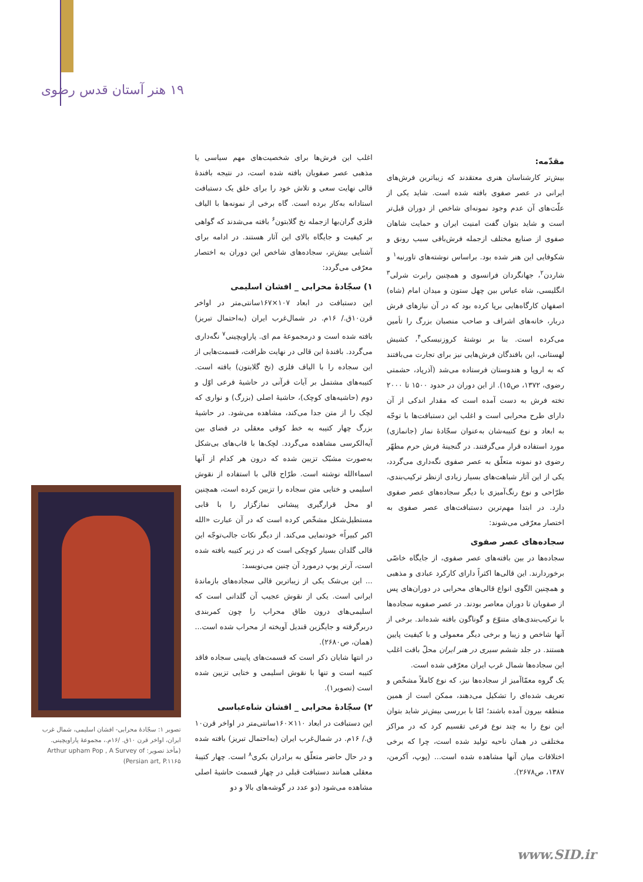۱۹ هنر آستان قدس رضوی
مقدّمه:
بیش‌تر کارشناسان هنری معتقدند که زیباترین فرش‌های ایرانی در عصر صفوی بافته شده است. شاید یکی از علّت‌های آن عدم وجود نمونه‌ای شاخص از دوران قبل‌تر است و شاید بتوان گفت امنیت ایران و حمایت شاهان صفوی از صنایع مختلف ازجمله فرش‌بافی سبب رونق و شکوفایی این هنر شده بود. براساس نوشته‌های تاورنیه<sup>۱</sup> و شاردن<sup>۲</sup>، جهانگردان فرانسوی و همچنین رابرت شرلی<sup>۳</sup> انگلیسی، شاه عباس بین چهل ستون و میدان امام (شاه) اصفهان کارگاه‌هایی برپا کرده بود که در آن نیازهای فرش دربار، خانه‌های اشراف و صاحب منصبان بزرگ را تأمین می‌کرده است. بنا بر نوشتهٔ کروزنیسکی<sup>۴</sup>، کشیش لهستانی، این بافندگان فرش‌هایی نیز برای تجارت می‌بافتند که به اروپا و هندوستان فرستاده می‌شد (آذرپاد، حشمتی رضوی، ۱۳۷۲، ص۱۵). از این دوران در حدود ۱۵۰۰ تا ۲۰۰۰ تخته فرش به دست آمده است که مقدار اندکی از آن دارای طرح محرابی است و اغلب این دستبافت‌ها با توجّه به ابعاد و نوع کتیبه‌شان به‌عنوان سجّادهٔ نماز (جانمازی) مورد استفاده قرار می‌گرفتند. در گنجینهٔ فرش حرم مطهّر رضوی دو نمونه متعلّق به عصر صفوی نگه‌داری می‌گردد، یکی از این آثار شباهت‌های بسیار زیادی ازنظر ترکیب‌بندی، طرّاحی و نوع رنگ‌آمیزی با دیگر سجاده‌های عصر صفوی دارد. در ابتدا مهم‌ترین دستبافت‌های عصر صفوی به اختصار معرّفی می‌شوند:
سجاده‌های عصر صفوی
سجاده‌ها در بین بافته‌های عصر صفوی، از جایگاه خاصّی برخوردارند. این قالی‌ها اکثراً دارای کارکرد عبادی و مذهبی و همچنین الگوی انواع قالی‌های محرابی در دوران‌های پس از صفویان تا دوران معاصر بودند. در عصر صفویه سجاده‌ها با ترکیب‌بندی‌های متنوّع و گوناگون بافته شده‌اند. برخی از آنها شاخص و زیبا و برخی دیگر معمولی و با کیفیت پایین هستند. در جلد ششم سیری در هنر ایران محلّ بافت اغلب این سجاده‌ها شمال غرب ایران معرّفی شده است.
یک گروه معمّاآمیز از سجاده‌ها نیز، که نوع کاملاً مشخّص و تعریف شده‌ای را تشکیل می‌دهند، ممکن است از همین منطقه بیرون آمده باشند؛ امّا با بررسی بیش‌تر شاید بتوان این نوع را به چند نوع فرعی تقسیم کرد که در مراکز مختلفی در همان ناحیه تولید شده است، چرا که برخی اختلافات میان آنها مشاهده شده است... (پوپ، آکرمن، ۱۳۸۷، ص۲۶۷۸).
اغلب این فرش‌ها برای شخصیت‌های مهم سیاسی یا مذهبی عصر صفویان بافته شده است، در نتیجه بافندهٔ قالی نهایت سعی و تلاش خود را برای خلق یک دستبافت استادانه به‌کار برده است. گاه برخی از نمونه‌ها با الیاف فلزی گران‌بها ازجمله نخ گلابتون<sup>۶</sup> بافته می‌شدند که گواهی بر کیفیت و جایگاه بالای این آثار هستند. در ادامه برای آشنایی بیش‌تر، سجاده‌های شاخص این دوران به اختصار معرّفی می‌گردد:
۱) سجّادهٔ محرابی _ افشان اسلیمی
این دستبافت در ابعاد ۱۰۷×۱۶۷سانتی‌متر در اواخر قرن۱۰ق./ ۱۶م. در شمال‌غرب ایران (به‌احتمال تبریز) بافته شده است و درمجموعهٔ مم ای. پاراویچینی<sup>۷</sup> نگه‌داری می‌گردد. بافندهٔ این قالی در نهایت ظرافت، قسمت‌هایی از این سجاده را با الیاف فلزی (نخ گلابتون) بافته است. کتیبه‌های مشتمل بر آیات قرآنی در حاشیهٔ فرعی اوّل و دوم (حاشیه‌های کوچک)، حاشیهٔ اصلی (بزرگ) و نواری که لچک را از متن جدا می‌کند، مشاهده می‌شود. در حاشیهٔ بزرگ چهار کتیبه به خط کوفی معقلی در فضای بین آیه‌الکرسی مشاهده می‌گردد. لچک‌ها با قاب‌های بی‌شکل به‌صورت مشبّک تزیین شده که درون هر کدام از آنها اسماءالله نوشته است. طرّاح قالی با استفاده از نقوش اسلیمی و ختایی متن سجاده را تزیین کرده است، همچنین او محل قرارگیری پیشانی نمازگزار را با قابی مستطیل‌شکل مشخّص کرده است که در آن عبارت «الله اکبر کبیراً» خودنمایی می‌کند. از دیگر نکات جالب‌توجّه این قالی گلدان بسیار کوچکی است که در زیر کتیبه بافته شده است، آرتر پوپ درمورد آن چنین می‌نویسد:
... این بی‌شک یکی از زیباترین قالی سجاده‌های بازماندهٔ ایرانی است. یکی از نقوش عجیب آن گلدانی است که اسلیمی‌های درون طاق محراب را چون کمربندی دربرگرفته و جایگزین قندیل آویخته از محراب شده است... (همان، ص۲۶۸۰).
در انتها شایان ذکر است که قسمت‌های پایینی سجاده فاقد کتیبه است و تنها با نقوش اسلیمی و ختایی تزیین شده است (تصویر۱).
۲) سجّادهٔ محرابی _ افشان شاه‌عباسی
این دستبافت در ابعاد ۱۱۰×۱۶۰سانتی‌متر در اواخر قرن۱۰ ق./ ۱۶م. در شمال‌غرب ایران (به‌احتمال تبریز) بافته شده و در حال حاضر متعلّق به برادران بکری<sup>۸</sup> است. چهار کتیبهٔ معقلی همانند دستبافت قبلی در چهار قسمت حاشیهٔ اصلی مشاهده می‌شود (دو عدد در گوشه‌های بالا و دو
تصویر ۱: سجّادهٔ محرابی- افشان اسلیمی، شمال غرب ایران، اواخر قرن ۱۰ق. /۱۶م.، مجموعهٔ پاراویچینی.
(مأخذ تصویر: Arthur upham Pop , A Survey of Persian art, P.۱۱۶۵)
www.SID.ir